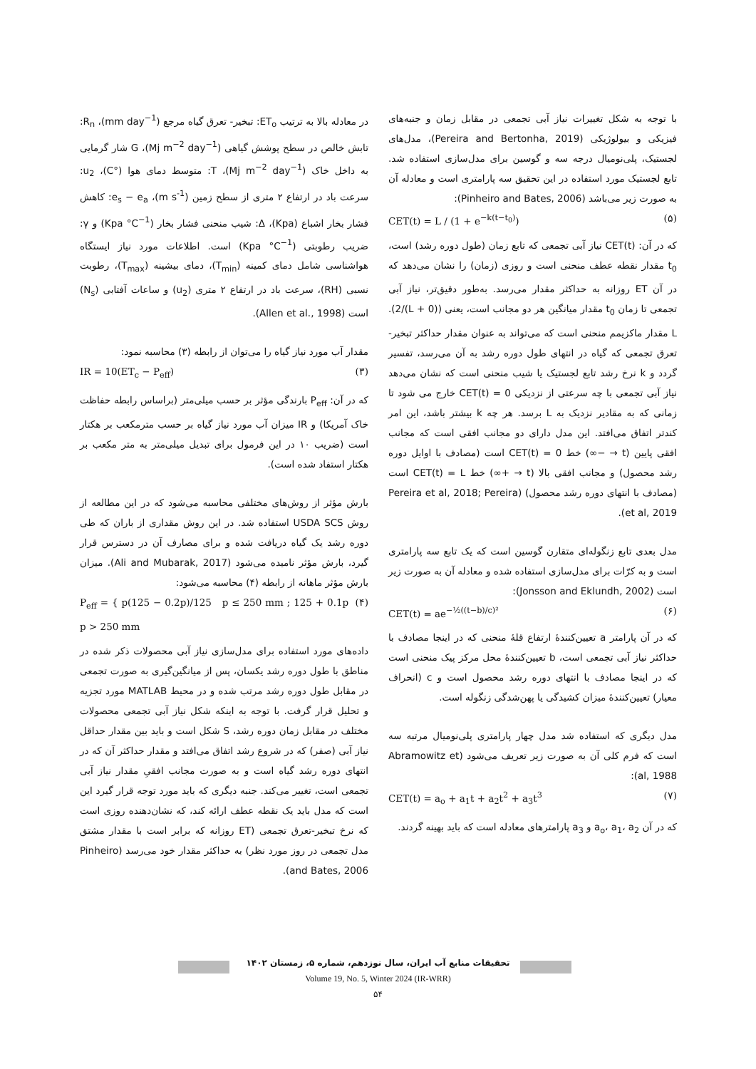در معادله بالا به ترتیب ET<sub>o</sub>: تبخیر- تعرق گیاه مرجع (mm day<sup>−1</sup>)، R<sub>n</sub>: تابش خالص در سطح پوشش گیاهی (Mj m<sup>−2</sup> day<sup>−1</sup>)، G شار گرمایی به داخل خاک (Mj m<sup>−2</sup> day<sup>−1</sup>)، T: متوسط دمای هوا (°C)، u<sub>2</sub>: سرعت باد در ارتفاع ۲ متری از سطح زمین (m s<sup>-1</sup>)، e<sub>s</sub> − e<sub>a</sub>: کاهش فشار بخار اشباع (Kpa)، Δ: شیب منحنی فشار بخار (Kpa °C<sup>−1</sup>) و γ: ضریب رطوبتی (Kpa °C<sup>−1</sup>) است. اطلاعات مورد نیاز ایستگاه هواشناسی شامل دمای کمینه (T<sub>min</sub>)، دمای بیشینه (T<sub>max</sub>)، رطوبت نسبی (RH)، سرعت باد در ارتفاع ۲ متری (u<sub>2</sub>) و ساعات آفتابی (N<sub>s</sub>) است (Allen et al., 1998).
مقدار آب مورد نیاز گیاه را می‌توان از رابطه (۳) محاسبه نمود:
(۳) IR = 10(ET<sub>c</sub> − P<sub>eff</sub>)
که در آن: P<sub>eff</sub> بارندگی مؤثر بر حسب میلی‌متر (براساس رابطه حفاظت خاک آمریکا) و IR میزان آب مورد نیاز گیاه بر حسب مترمکعب بر هکتار است (ضریب ۱۰ در این فرمول برای تبدیل میلی‌متر به متر مکعب بر هکتار استفاد شده است).
بارش مؤثر از روش‌های مختلفی محاسبه می‌شود که در این مطالعه از روش USDA SCS استفاده شد. در این روش مقداری از باران که طی دوره رشد یک گیاه دریافت شده و برای مصارف آن در دسترس قرار گیرد، بارش مؤثر نامیده می‌شود (Ali and Mubarak, 2017). میزان بارش مؤثر ماهانه از رابطه (۴) محاسبه می‌شود:
(۴) P<sub>eff</sub> = { p(125 − 0.2p)/125 p ≤ 250 mm ; 125 + 0.1p p > 250 mm
داده‌های مورد استفاده برای مدل‌سازی نیاز آبی محصولات ذکر شده در مناطق با طول دوره رشد یکسان، پس از میانگین‌گیری به صورت تجمعی در مقابل طول دوره رشد مرتب شده و در محیط MATLAB مورد تجزیه و تحلیل قرار گرفت. با توجه به اینکه شکل نیاز آبی تجمعی محصولات مختلف در مقابل زمان دوره رشد، S شکل است و باید بین مقدار حداقل نیاز آبی (صفر) که در شروع رشد اتفاق می‌افتد و مقدار حداکثر آن که در انتهای دوره رشد گیاه است و به صورت مجانب افقیِ مقدار نیاز آبی تجمعی است، تغییر می‌کند. جنبه دیگری که باید مورد توجه قرار گیرد این است که مدل باید یک نقطه عطف ارائه کند، که نشان‌دهنده روزی است که نرخ تبخیر-تعرق تجمعی (ET روزانه که برابر است با مقدار مشتق مدل تجمعی در روز مورد نظر) به حداکثر مقدار خود می‌رسد (Pinheiro and Bates, 2006).
با توجه به شکل تغییرات نیاز آبی تجمعی در مقابل زمان و جنبه‌های فیزیکی و بیولوژیکی (Pereira and Bertonha, 2019)، مدل‌های لجستیک، پلی‌نومیال درجه سه و گوسین برای مدل‌سازی استفاده شد. تابع لجستیک مورد استفاده در این تحقیق سه پارامتری است و معادله آن به صورت زیر می‌باشد (Pinheiro and Bates, 2006):
(۵) CET(t) = L / (1 + e<sup>−k(t−t<sub>0</sub>)</sup>)
که در آن: CET(t) نیاز آبی تجمعی که تابع زمان (طول دوره رشد) است، t<sub>0</sub> مقدار نقطه عطف منحنی است و روزی (زمان) را نشان می‌دهد که در آن ET روزانه به حداکثر مقدار می‌رسد. به‌طور دقیق‌تر، نیاز آبی تجمعی تا زمان t<sub>0</sub> مقدار میانگین هر دو مجانب است، یعنی ((0 + L)/2). L مقدار ماکزیمم منحنی است که می‌تواند به عنوان مقدار حداکثر تبخیر-تعرق تجمعی که گیاه در انتهای طول دوره رشد به آن می‌رسد، تفسیر گردد و k نرخ رشد تابع لجستیک یا شیب منحنی است که نشان می‌دهد نیاز آبی تجمعی با چه سرعتی از نزدیکی CET(t) = 0 خارج می شود تا زمانی که به مقادیر نزدیک به L برسد. هر چه k بیشتر باشد، این امر کندتر اتفاق می‌افتد. این مدل دارای دو مجانب افقی است که مجانب افقی پایین (t → −∞) خط CET(t) = 0 است (مصادف با اوایل دوره رشد محصول) و مجانب افقی بالا (t → +∞) خط CET(t) = L است (مصادف با انتهای دوره رشد محصول) (Pereira et al, 2018; Pereira et al, 2019).
مدل بعدی تابع زنگوله‌ای متقارن گوسین است که یک تابع سه پارامتری است و به کرّات برای مدل‌سازی استفاده شده و معادله آن به صورت زیر است (Jonsson and Eklundh, 2002):
(۶) CET(t) = ae<sup>−½((t−b)/c)²</sup>
که در آن پارامتر a تعیین‌کنندهٔ ارتفاع قلهٔ منحنی که در اینجا مصادف با حداکثر نیاز آبی تجمعی است، b تعیین‌کنندهٔ محل مرکز پیک منحنی است که در اینجا مصادف با انتهای دوره رشد محصول است و c (انحراف معیار) تعیین‌کنندهٔ میزان کشیدگی یا پهن‌شدگی زنگوله است.
مدل دیگری که استفاده شد مدل چهار پارامتری پلی‌نومیال مرتبه سه است که فرم کلی آن به صورت زیر تعریف می‌شود (Abramowitz et al, 1988):
(۷) CET(t) = a<sub>o</sub> + a<sub>1</sub>t + a<sub>2</sub>t<sup>2</sup> + a<sub>3</sub>t<sup>3</sup>
که در آن a<sub>o</sub>، a<sub>1</sub>، a<sub>2</sub> و a<sub>3</sub> پارامترهای معادله است که باید بهینه گردند.
تحقیقات منابع آب ایران، سال نوزدهم، شماره ۵، زمستان ۱۴۰۲
Volume 19, No. 5, Winter 2024 (IR-WRR)
۵۴